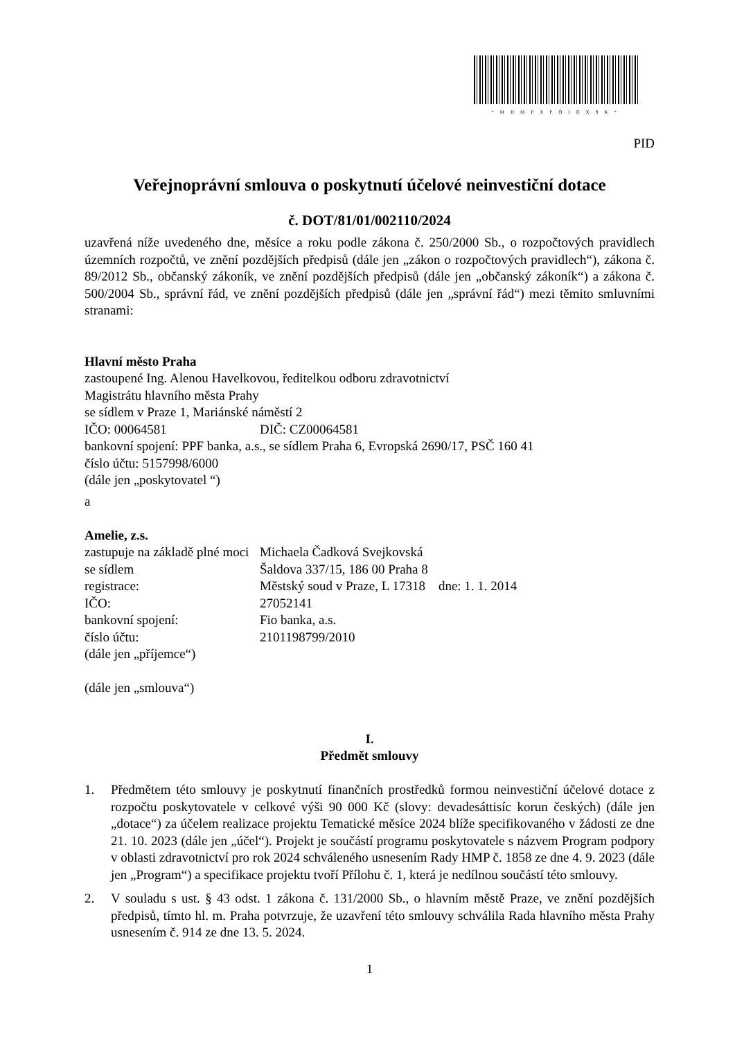*MHMPXPOIOX9K*
PID
Veřejnoprávní smlouva o poskytnutí účelové neinvestiční dotace
č. DOT/81/01/002110/2024
uzavřená níže uvedeného dne, měsíce a roku podle zákona č. 250/2000 Sb., o rozpočtových pravidlech územních rozpočtů, ve znění pozdějších předpisů (dále jen „zákon o rozpočtových pravidlech“), zákona č. 89/2012 Sb., občanský zákoník, ve znění pozdějších předpisů (dále jen „občanský zákoník“) a zákona č. 500/2004 Sb., správní řád, ve znění pozdějších předpisů (dále jen „správní řád“) mezi těmito smluvními stranami:
Hlavní město Praha
zastoupené Ing. Alenou Havelkovou, ředitelkou odboru zdravotnictví
Magistrátu hlavního města Prahy
se sídlem v Praze 1, Mariánské náměstí 2
IČO: 00064581 DIČ: CZ00064581
bankovní spojení: PPF banka, a.s., se sídlem Praha 6, Evropská 2690/17, PSČ 160 41
číslo účtu: 5157998/6000
(dále jen „poskytovatel “)
a
Amelie, z.s.
zastupuje na základě plné moci Michaela Čadková Svejkovská
se sídlem Šaldova 337/15, 186 00 Praha 8
registrace: Městský soud v Praze, L 17318 dne: 1. 1. 2014
IČO: 27052141
bankovní spojení: Fio banka, a.s.
číslo účtu: 2101198799/2010
(dále jen „příjemce“)
(dále jen „smlouva“)
I.
Předmět smlouvy
1. Předmětem této smlouvy je poskytnutí finančních prostředků formou neinvestiční účelové dotace z rozpočtu poskytovatele v celkové výši 90 000 Kč (slovy: devadesáttisíc korun českých) (dále jen „dotace“) za účelem realizace projektu Tematické měsíce 2024 blíže specifikovaného v žádosti ze dne 21. 10. 2023 (dále jen „účel“). Projekt je součástí programu poskytovatele s názvem Program podpory v oblasti zdravotnictví pro rok 2024 schváleného usnesením Rady HMP č. 1858 ze dne 4. 9. 2023 (dále jen „Program“) a specifikace projektu tvoří Přílohu č. 1, která je nedílnou součástí této smlouvy.
2. V souladu s ust. § 43 odst. 1 zákona č. 131/2000 Sb., o hlavním městě Praze, ve znění pozdějších předpisů, tímto hl. m. Praha potvrzuje, že uzavření této smlouvy schválila Rada hlavního města Prahy usnesením č. 914 ze dne 13. 5. 2024.
1